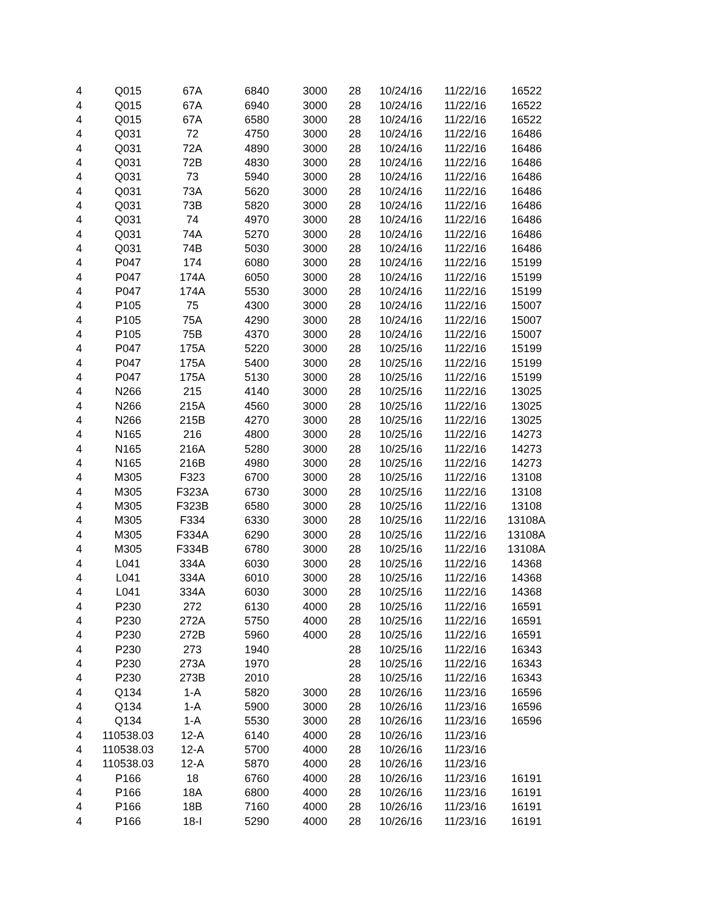| 4 | Q015 | 67A | 6840 | 3000 | 28 | 10/24/16 | 11/22/16 | 16522 |
| 4 | Q015 | 67A | 6940 | 3000 | 28 | 10/24/16 | 11/22/16 | 16522 |
| 4 | Q015 | 67A | 6580 | 3000 | 28 | 10/24/16 | 11/22/16 | 16522 |
| 4 | Q031 | 72 | 4750 | 3000 | 28 | 10/24/16 | 11/22/16 | 16486 |
| 4 | Q031 | 72A | 4890 | 3000 | 28 | 10/24/16 | 11/22/16 | 16486 |
| 4 | Q031 | 72B | 4830 | 3000 | 28 | 10/24/16 | 11/22/16 | 16486 |
| 4 | Q031 | 73 | 5940 | 3000 | 28 | 10/24/16 | 11/22/16 | 16486 |
| 4 | Q031 | 73A | 5620 | 3000 | 28 | 10/24/16 | 11/22/16 | 16486 |
| 4 | Q031 | 73B | 5820 | 3000 | 28 | 10/24/16 | 11/22/16 | 16486 |
| 4 | Q031 | 74 | 4970 | 3000 | 28 | 10/24/16 | 11/22/16 | 16486 |
| 4 | Q031 | 74A | 5270 | 3000 | 28 | 10/24/16 | 11/22/16 | 16486 |
| 4 | Q031 | 74B | 5030 | 3000 | 28 | 10/24/16 | 11/22/16 | 16486 |
| 4 | P047 | 174 | 6080 | 3000 | 28 | 10/24/16 | 11/22/16 | 15199 |
| 4 | P047 | 174A | 6050 | 3000 | 28 | 10/24/16 | 11/22/16 | 15199 |
| 4 | P047 | 174A | 5530 | 3000 | 28 | 10/24/16 | 11/22/16 | 15199 |
| 4 | P105 | 75 | 4300 | 3000 | 28 | 10/24/16 | 11/22/16 | 15007 |
| 4 | P105 | 75A | 4290 | 3000 | 28 | 10/24/16 | 11/22/16 | 15007 |
| 4 | P105 | 75B | 4370 | 3000 | 28 | 10/24/16 | 11/22/16 | 15007 |
| 4 | P047 | 175A | 5220 | 3000 | 28 | 10/25/16 | 11/22/16 | 15199 |
| 4 | P047 | 175A | 5400 | 3000 | 28 | 10/25/16 | 11/22/16 | 15199 |
| 4 | P047 | 175A | 5130 | 3000 | 28 | 10/25/16 | 11/22/16 | 15199 |
| 4 | N266 | 215 | 4140 | 3000 | 28 | 10/25/16 | 11/22/16 | 13025 |
| 4 | N266 | 215A | 4560 | 3000 | 28 | 10/25/16 | 11/22/16 | 13025 |
| 4 | N266 | 215B | 4270 | 3000 | 28 | 10/25/16 | 11/22/16 | 13025 |
| 4 | N165 | 216 | 4800 | 3000 | 28 | 10/25/16 | 11/22/16 | 14273 |
| 4 | N165 | 216A | 5280 | 3000 | 28 | 10/25/16 | 11/22/16 | 14273 |
| 4 | N165 | 216B | 4980 | 3000 | 28 | 10/25/16 | 11/22/16 | 14273 |
| 4 | M305 | F323 | 6700 | 3000 | 28 | 10/25/16 | 11/22/16 | 13108 |
| 4 | M305 | F323A | 6730 | 3000 | 28 | 10/25/16 | 11/22/16 | 13108 |
| 4 | M305 | F323B | 6580 | 3000 | 28 | 10/25/16 | 11/22/16 | 13108 |
| 4 | M305 | F334 | 6330 | 3000 | 28 | 10/25/16 | 11/22/16 | 13108A |
| 4 | M305 | F334A | 6290 | 3000 | 28 | 10/25/16 | 11/22/16 | 13108A |
| 4 | M305 | F334B | 6780 | 3000 | 28 | 10/25/16 | 11/22/16 | 13108A |
| 4 | L041 | 334A | 6030 | 3000 | 28 | 10/25/16 | 11/22/16 | 14368 |
| 4 | L041 | 334A | 6010 | 3000 | 28 | 10/25/16 | 11/22/16 | 14368 |
| 4 | L041 | 334A | 6030 | 3000 | 28 | 10/25/16 | 11/22/16 | 14368 |
| 4 | P230 | 272 | 6130 | 4000 | 28 | 10/25/16 | 11/22/16 | 16591 |
| 4 | P230 | 272A | 5750 | 4000 | 28 | 10/25/16 | 11/22/16 | 16591 |
| 4 | P230 | 272B | 5960 | 4000 | 28 | 10/25/16 | 11/22/16 | 16591 |
| 4 | P230 | 273 | 1940 | | 28 | 10/25/16 | 11/22/16 | 16343 |
| 4 | P230 | 273A | 1970 | | 28 | 10/25/16 | 11/22/16 | 16343 |
| 4 | P230 | 273B | 2010 | | 28 | 10/25/16 | 11/22/16 | 16343 |
| 4 | Q134 | 1-A | 5820 | 3000 | 28 | 10/26/16 | 11/23/16 | 16596 |
| 4 | Q134 | 1-A | 5900 | 3000 | 28 | 10/26/16 | 11/23/16 | 16596 |
| 4 | Q134 | 1-A | 5530 | 3000 | 28 | 10/26/16 | 11/23/16 | 16596 |
| 4 | 110538.03 | 12-A | 6140 | 4000 | 28 | 10/26/16 | 11/23/16 | |
| 4 | 110538.03 | 12-A | 5700 | 4000 | 28 | 10/26/16 | 11/23/16 | |
| 4 | 110538.03 | 12-A | 5870 | 4000 | 28 | 10/26/16 | 11/23/16 | |
| 4 | P166 | 18 | 6760 | 4000 | 28 | 10/26/16 | 11/23/16 | 16191 |
| 4 | P166 | 18A | 6800 | 4000 | 28 | 10/26/16 | 11/23/16 | 16191 |
| 4 | P166 | 18B | 7160 | 4000 | 28 | 10/26/16 | 11/23/16 | 16191 |
| 4 | P166 | 18-I | 5290 | 4000 | 28 | 10/26/16 | 11/23/16 | 16191 |